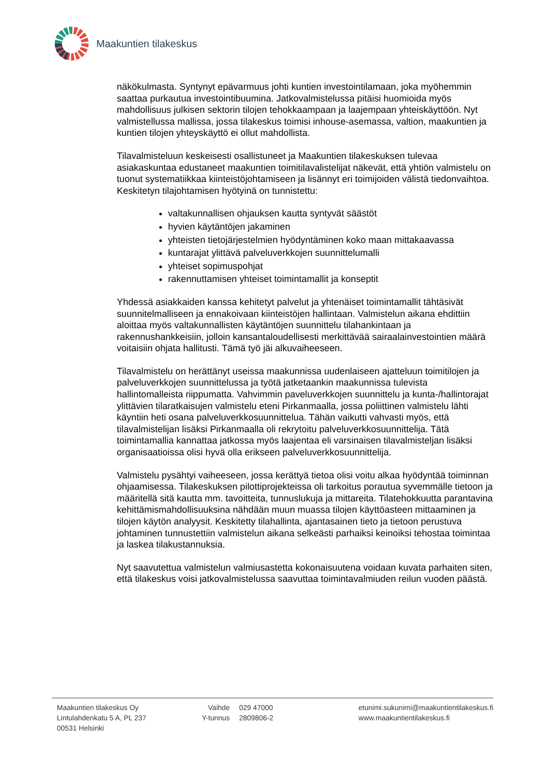Maakuntien tilakeskus
näkökulmasta. Syntynyt epävarmuus johti kuntien investointilamaan, joka myöhemmin saattaa purkautua investointibuumina. Jatkovalmistelussa pitäisi huomioida myös mahdollisuus julkisen sektorin tilojen tehokkaampaan ja laajempaan yhteiskäyttöön. Nyt valmistellussa mallissa, jossa tilakeskus toimisi inhouse-asemassa, valtion, maakuntien ja kuntien tilojen yhteyskäyttö ei ollut mahdollista.
Tilavalmisteluun keskeisesti osallistuneet ja Maakuntien tilakeskuksen tulevaa asiakaskuntaa edustaneet maakuntien toimitilavalistelijat näkevät, että yhtiön valmistelu on tuonut systematiikkaa kiinteistöjohtamiseen ja lisännyt eri toimijoiden välistä tiedonvaihtoa. Keskitetyn tilajohtamisen hyötyinä on tunnistettu:
valtakunnallisen ohjauksen kautta syntyvät säästöt
hyvien käytäntöjen jakaminen
yhteisten tietojärjestelmien hyödyntäminen koko maan mittakaavassa
kuntarajat ylittävä palveluverkkojen suunnittelumalli
yhteiset sopimuspohjat
rakennuttamisen yhteiset toimintamallit ja konseptit
Yhdessä asiakkaiden kanssa kehitetyt palvelut ja yhtenäiset toimintamallit tähtäsivät suunnitelmalliseen ja ennakoivaan kiinteistöjen hallintaan. Valmistelun aikana ehdittiin aloittaa myös valtakunnallisten käytäntöjen suunnittelu tilahankintaan ja rakennushankkeisiin, jolloin kansantaloudellisesti merkittävää sairaalainvestointien määrä voitaisiin ohjata hallitusti. Tämä työ jäi alkuvaiheeseen.
Tilavalmistelu on herättänyt useissa maakunnissa uudenlaiseen ajatteluun toimitilojen ja palveluverkkojen suunnittelussa ja työtä jatketaankin maakunnissa tulevista hallintomalleista riippumatta. Vahvimmin paveluverkkojen suunnittelu ja kunta-/hallintorajat ylittävien tilaratkaisujen valmistelu eteni Pirkanmaalla, jossa poliittinen valmistelu lähti käyntiin heti osana palveluverkkosuunnittelua. Tähän vaikutti vahvasti myös, että tilavalmistelijan lisäksi Pirkanmaalla oli rekrytoitu palveluverkkosuunnittelija. Tätä toimintamallia kannattaa jatkossa myös laajentaa eli varsinaisen tilavalmisteljan lisäksi organisaatioissa olisi hyvä olla erikseen palveluverkkosuunnittelija.
Valmistelu pysähtyi vaiheeseen, jossa kerättyä tietoa olisi voitu alkaa hyödyntää toiminnan ohjaamisessa. Tilakeskuksen pilottiprojekteissa oli tarkoitus porautua syvemmälle tietoon ja määritellä sitä kautta mm. tavoitteita, tunnuslukuja ja mittareita. Tilatehokkuutta parantavina kehittämismahdollisuuksina nähdään muun muassa tilojen käyttöasteen mittaaminen ja tilojen käytön analyysit. Keskitetty tilahallinta, ajantasainen tieto ja tietoon perustuva johtaminen tunnustettiin valmistelun aikana selkeästi parhaiksi keinoiksi tehostaa toimintaa ja laskea tilakustannuksia.
Nyt saavutettua valmistelun valmiusastetta kokonaisuutena voidaan kuvata parhaiten siten, että tilakeskus voisi jatkovalmistelussa saavuttaa toimintavalmiuden reilun vuoden päästä.
Maakuntien tilakeskus Oy
Lintulahdenkatu 5 A, PL 237
00531 Helsinki
Vaihde 029 47000
Y-tunnus 2809806-2
etunimi.sukunimi@maakuntientilakeskus.fi
www.maakuntientilakeskus.fi